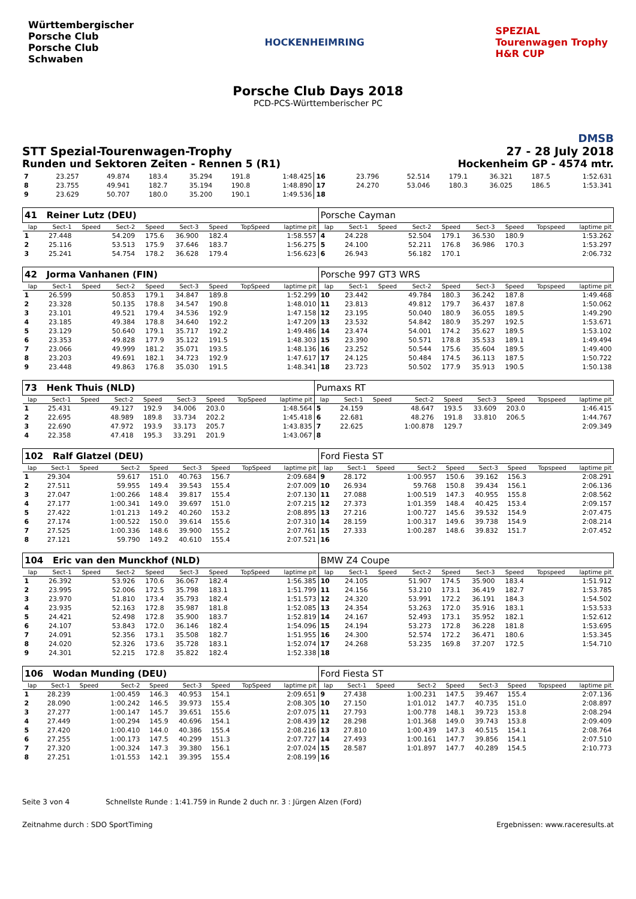Württembergischer
Porsche Club
Porsche Club
Schwaben
HOCKENHEIMRING
SPEZIAL
Tourenwagen Trophy
H&R CUP
Porsche Club Days 2018
PCD-PCS-Württemberischer PC
DMSB
STT Spezial-Tourenwagen-Trophy 27 - 28 July 2018
Runden und Sektoren Zeiten - Rennen 5 (R1) Hockenheim GP - 4574 mtr.
| 7 | 23.257 | | 49.874 | 183.4 | 35.294 | 191.8 | | 1:48.425 | 16 | 23.796 | | 52.514 | 179.1 | 36.321 | 187.5 | | 1:52.631 |
| 8 | 23.755 | | 49.941 | 182.7 | 35.194 | 190.8 | | 1:48.890 | 17 | 24.270 | | 53.046 | 180.3 | 36.025 | 186.5 | | 1:53.341 |
| 9 | 23.629 | | 50.707 | 180.0 | 35.200 | 190.1 | | 1:49.536 | 18 | | | | | | | | |
| 41 Reiner Lutz (DEU) | | | | | | | | | Porsche Cayman | | | | | | | | |
| lap | Sect-1 | Speed | Sect-2 | Speed | Sect-3 | Speed | TopSpeed | laptime pit | lap | Sect-1 | Speed | Sect-2 | Speed | Sect-3 | Speed | Topspeed | laptime pit |
| 1 | 27.448 | | 54.209 | 175.6 | 36.900 | 182.4 | | 1:58.557 | 4 | 24.228 | | 52.504 | 179.1 | 36.530 | 180.9 | | 1:53.262 |
| 2 | 25.116 | | 53.513 | 175.9 | 37.646 | 183.7 | | 1:56.275 | 5 | 24.100 | | 52.211 | 176.8 | 36.986 | 170.3 | | 1:53.297 |
| 3 | 25.241 | | 54.754 | 178.2 | 36.628 | 179.4 | | 1:56.623 | 6 | 26.943 | | 56.182 | 170.1 | | | | 2:06.732 |
| 42 Jorma Vanhanen (FIN) | | | | | | | | | Porsche 997 GT3 WRS | | | | | | | | |
| lap | Sect-1 | Speed | Sect-2 | Speed | Sect-3 | Speed | TopSpeed | laptime pit | lap | Sect-1 | Speed | Sect-2 | Speed | Sect-3 | Speed | Topspeed | laptime pit |
| 1 | 26.599 | | 50.853 | 179.1 | 34.847 | 189.8 | | 1:52.299 | 10 | 23.442 | | 49.784 | 180.3 | 36.242 | 187.8 | | 1:49.468 |
| 2 | 23.328 | | 50.135 | 178.8 | 34.547 | 190.8 | | 1:48.010 | 11 | 23.813 | | 49.812 | 179.7 | 36.437 | 187.8 | | 1:50.062 |
| 3 | 23.101 | | 49.521 | 179.4 | 34.536 | 192.9 | | 1:47.158 | 12 | 23.195 | | 50.040 | 180.9 | 36.055 | 189.5 | | 1:49.290 |
| 4 | 23.185 | | 49.384 | 178.8 | 34.640 | 192.2 | | 1:47.209 | 13 | 23.532 | | 54.842 | 180.9 | 35.297 | 192.5 | | 1:53.671 |
| 5 | 23.129 | | 50.640 | 179.1 | 35.717 | 192.2 | | 1:49.486 | 14 | 23.474 | | 54.001 | 174.2 | 35.627 | 189.5 | | 1:53.102 |
| 6 | 23.353 | | 49.828 | 177.9 | 35.122 | 191.5 | | 1:48.303 | 15 | 23.390 | | 50.571 | 178.8 | 35.533 | 189.1 | | 1:49.494 |
| 7 | 23.066 | | 49.999 | 181.2 | 35.071 | 193.5 | | 1:48.136 | 16 | 23.252 | | 50.544 | 175.6 | 35.604 | 189.5 | | 1:49.400 |
| 8 | 23.203 | | 49.691 | 182.1 | 34.723 | 192.9 | | 1:47.617 | 17 | 24.125 | | 50.484 | 174.5 | 36.113 | 187.5 | | 1:50.722 |
| 9 | 23.448 | | 49.863 | 176.8 | 35.030 | 191.5 | | 1:48.341 | 18 | 23.723 | | 50.502 | 177.9 | 35.913 | 190.5 | | 1:50.138 |
| 73 Henk Thuis (NLD) | | | | | | | | | Pumaxs RT | | | | | | | | |
| lap | Sect-1 | Speed | Sect-2 | Speed | Sect-3 | Speed | TopSpeed | laptime pit | lap | Sect-1 | Speed | Sect-2 | Speed | Sect-3 | Speed | Topspeed | laptime pit |
| 1 | 25.431 | | 49.127 | 192.9 | 34.006 | 203.0 | | 1:48.564 | 5 | 24.159 | | 48.647 | 193.5 | 33.609 | 203.0 | | 1:46.415 |
| 2 | 22.695 | | 48.989 | 189.8 | 33.734 | 202.2 | | 1:45.418 | 6 | 22.681 | | 48.276 | 191.8 | 33.810 | 206.5 | | 1:44.767 |
| 3 | 22.690 | | 47.972 | 193.9 | 33.173 | 205.7 | | 1:43.835 | 7 | 22.625 | | 1:00.878 | 129.7 | | | | 2:09.349 |
| 4 | 22.358 | | 47.418 | 195.3 | 33.291 | 201.9 | | 1:43.067 | 8 | | | | | | | | |
| 102 Ralf Glatzel (DEU) | | | | | | | | | Ford Fiesta ST | | | | | | | | |
| lap | Sect-1 | Speed | Sect-2 | Speed | Sect-3 | Speed | TopSpeed | laptime pit | lap | Sect-1 | Speed | Sect-2 | Speed | Sect-3 | Speed | Topspeed | laptime pit |
| 1 | 29.304 | | 59.617 | 151.0 | 40.763 | 156.7 | | 2:09.684 | 9 | 28.172 | | 1:00.957 | 150.6 | 39.162 | 156.3 | | 2:08.291 |
| 2 | 27.511 | | 59.955 | 149.4 | 39.543 | 155.4 | | 2:07.009 | 10 | 26.934 | | 59.768 | 150.8 | 39.434 | 156.1 | | 2:06.136 |
| 3 | 27.047 | | 1:00.266 | 148.4 | 39.817 | 155.4 | | 2:07.130 | 11 | 27.088 | | 1:00.519 | 147.3 | 40.955 | 155.8 | | 2:08.562 |
| 4 | 27.177 | | 1:00.341 | 149.0 | 39.697 | 151.0 | | 2:07.215 | 12 | 27.373 | | 1:01.359 | 148.4 | 40.425 | 153.4 | | 2:09.157 |
| 5 | 27.422 | | 1:01.213 | 149.2 | 40.260 | 153.2 | | 2:08.895 | 13 | 27.216 | | 1:00.727 | 145.6 | 39.532 | 154.9 | | 2:07.475 |
| 6 | 27.174 | | 1:00.522 | 150.0 | 39.614 | 155.6 | | 2:07.310 | 14 | 28.159 | | 1:00.317 | 149.6 | 39.738 | 154.9 | | 2:08.214 |
| 7 | 27.525 | | 1:00.336 | 148.6 | 39.900 | 155.2 | | 2:07.761 | 15 | 27.333 | | 1:00.287 | 148.6 | 39.832 | 151.7 | | 2:07.452 |
| 8 | 27.121 | | 59.790 | 149.2 | 40.610 | 155.4 | | 2:07.521 | 16 | | | | | | | | |
| 104 Eric van den Munckhof (NLD) | | | | | | | | | BMW Z4 Coupe | | | | | | | | |
| lap | Sect-1 | Speed | Sect-2 | Speed | Sect-3 | Speed | TopSpeed | laptime pit | lap | Sect-1 | Speed | Sect-2 | Speed | Sect-3 | Speed | Topspeed | laptime pit |
| 1 | 26.392 | | 53.926 | 170.6 | 36.067 | 182.4 | | 1:56.385 | 10 | 24.105 | | 51.907 | 174.5 | 35.900 | 183.4 | | 1:51.912 |
| 2 | 23.995 | | 52.006 | 172.5 | 35.798 | 183.1 | | 1:51.799 | 11 | 24.156 | | 53.210 | 173.1 | 36.419 | 182.7 | | 1:53.785 |
| 3 | 23.970 | | 51.810 | 173.4 | 35.793 | 182.4 | | 1:51.573 | 12 | 24.320 | | 53.991 | 172.2 | 36.191 | 184.3 | | 1:54.502 |
| 4 | 23.935 | | 52.163 | 172.8 | 35.987 | 181.8 | | 1:52.085 | 13 | 24.354 | | 53.263 | 172.0 | 35.916 | 183.1 | | 1:53.533 |
| 5 | 24.421 | | 52.498 | 172.8 | 35.900 | 183.7 | | 1:52.819 | 14 | 24.167 | | 52.493 | 173.1 | 35.952 | 182.1 | | 1:52.612 |
| 6 | 24.107 | | 53.843 | 172.0 | 36.146 | 182.4 | | 1:54.096 | 15 | 24.194 | | 53.273 | 172.8 | 36.228 | 181.8 | | 1:53.695 |
| 7 | 24.091 | | 52.356 | 173.1 | 35.508 | 182.7 | | 1:51.955 | 16 | 24.300 | | 52.574 | 172.2 | 36.471 | 180.6 | | 1:53.345 |
| 8 | 24.020 | | 52.326 | 173.6 | 35.728 | 183.1 | | 1:52.074 | 17 | 24.268 | | 53.235 | 169.8 | 37.207 | 172.5 | | 1:54.710 |
| 9 | 24.301 | | 52.215 | 172.8 | 35.822 | 182.4 | | 1:52.338 | 18 | | | | | | | | |
| 106 Wodan Munding (DEU) | | | | | | | | | Ford Fiesta ST | | | | | | | | |
| lap | Sect-1 | Speed | Sect-2 | Speed | Sect-3 | Speed | TopSpeed | laptime pit | lap | Sect-1 | Speed | Sect-2 | Speed | Sect-3 | Speed | Topspeed | laptime pit |
| 1 | 28.239 | | 1:00.459 | 146.3 | 40.953 | 154.1 | | 2:09.651 | 9 | 27.438 | | 1:00.231 | 147.5 | 39.467 | 155.4 | | 2:07.136 |
| 2 | 28.090 | | 1:00.242 | 146.5 | 39.973 | 155.4 | | 2:08.305 | 10 | 27.150 | | 1:01.012 | 147.7 | 40.735 | 151.0 | | 2:08.897 |
| 3 | 27.277 | | 1:00.147 | 145.7 | 39.651 | 155.6 | | 2:07.075 | 11 | 27.793 | | 1:00.778 | 148.1 | 39.723 | 153.8 | | 2:08.294 |
| 4 | 27.449 | | 1:00.294 | 145.9 | 40.696 | 154.1 | | 2:08.439 | 12 | 28.298 | | 1:01.368 | 149.0 | 39.743 | 153.8 | | 2:09.409 |
| 5 | 27.420 | | 1:00.410 | 144.0 | 40.386 | 155.4 | | 2:08.216 | 13 | 27.810 | | 1:00.439 | 147.3 | 40.515 | 154.1 | | 2:08.764 |
| 6 | 27.255 | | 1:00.173 | 147.5 | 40.299 | 151.3 | | 2:07.727 | 14 | 27.493 | | 1:00.161 | 147.7 | 39.856 | 154.1 | | 2:07.510 |
| 7 | 27.320 | | 1:00.324 | 147.3 | 39.380 | 156.1 | | 2:07.024 | 15 | 28.587 | | 1:01.897 | 147.7 | 40.289 | 154.5 | | 2:10.773 |
| 8 | 27.251 | | 1:01.553 | 142.1 | 39.395 | 155.4 | | 2:08.199 | 16 | | | | | | | | |
Seite 3 von 4 Schnellste Runde : 1:41.759 in Runde 2 duch nr. 3 : Jürgen Alzen (Ford)
Zeitnahme durch : SDO SportTiming Ergebnissen: www.raceresults.at